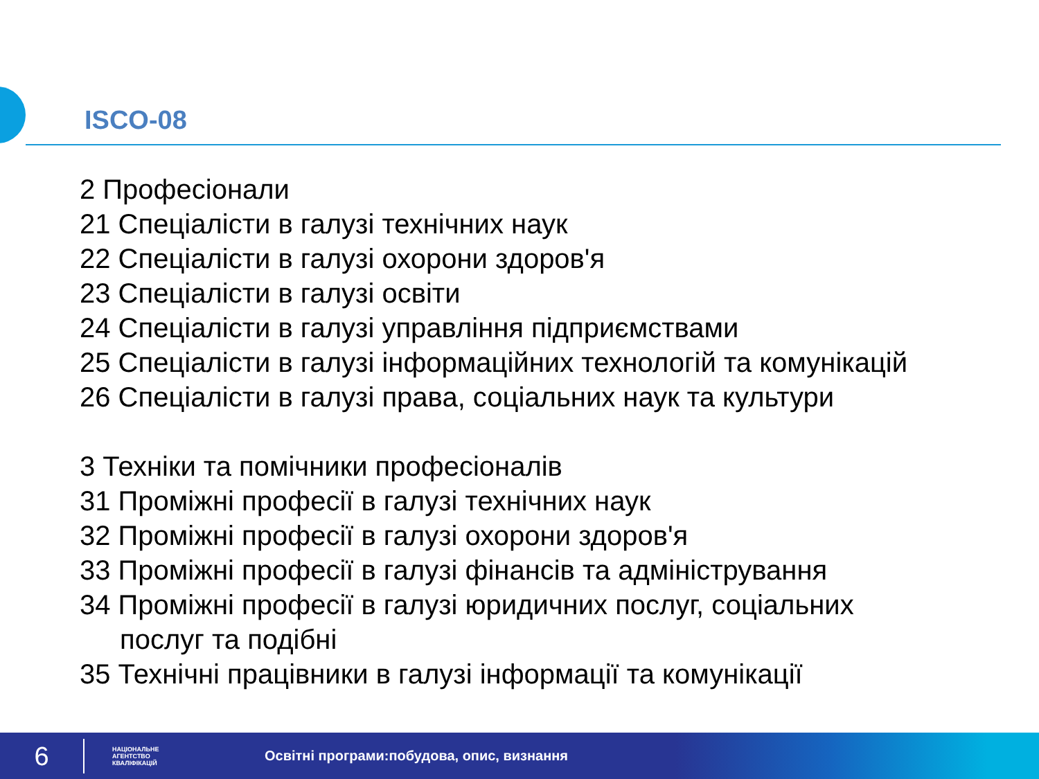ISCO-08
2 Професіонали
21 Спеціалісти в галузі технічних наук
22 Спеціалісти в галузі охорони здоров'я
23 Спеціалісти в галузі освіти
24 Спеціалісти в галузі управління підприємствами
25 Спеціалісти в галузі інформаційних технологій та комунікацій
26 Спеціалісти в галузі права, соціальних наук та культури
3 Техніки та помічники професіоналів
31 Проміжні професії в галузі технічних наук
32 Проміжні професії в галузі охорони здоров'я
33 Проміжні професії в галузі фінансів та адміністрування
34 Проміжні професії в галузі юридичних послуг, соціальних
послуг та подібні
35 Технічні працівники в галузі інформації та комунікації
6
НАЦІОНАЛЬНЕ
АГЕНТСТВО
КВАЛІФІКАЦІЙ
Освітні програми:побудова, опис, визнання